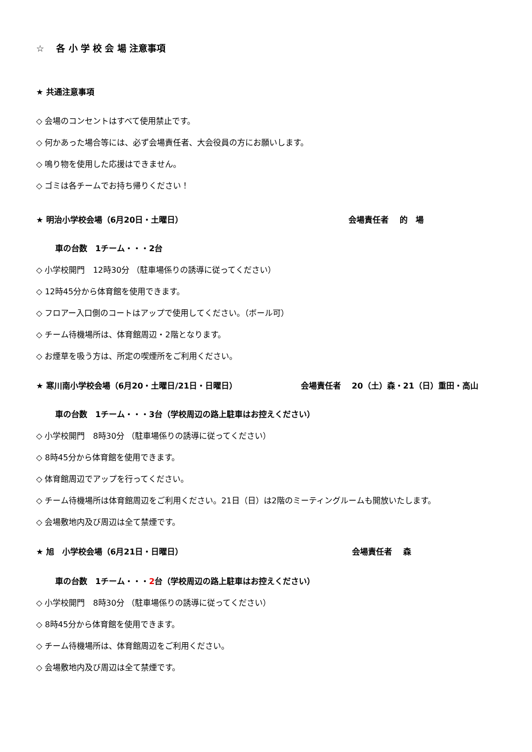☆　 各 小 学 校 会 場 注意事項
★ 共通注意事項
◇ 会場のコンセントはすべて使用禁止です。
◇ 何かあった場合等には、必ず会場責任者、大会役員の方にお願いします。
◇ 鳴り物を使用した応援はできません。
◇ ゴミは各チームでお持ち帰りください！
★ 明治小学校会場（6月20日・土曜日） 会場責任者　 的　場
車の台数　1チーム・・・2台
◇ 小学校開門　12時30分 （駐車場係りの誘導に従ってください）
◇ 12時45分から体育館を使用できます。
◇ フロアー入口側のコートはアップで使用してください。（ボール可）
◇ チーム待機場所は、体育館周辺・2階となります。
◇ お煙草を吸う方は、所定の喫煙所をご利用ください。
★ 寒川南小学校会場（6月20・土曜日/21日・日曜日） 会場責任者　 20（土）森・21（日）重田・高山
車の台数　1チーム・・・3台（学校周辺の路上駐車はお控えください）
◇ 小学校開門　8時30分 （駐車場係りの誘導に従ってください）
◇ 8時45分から体育館を使用できます。
◇ 体育館周辺でアップを行ってください。
◇ チーム待機場所は体育館周辺をご利用ください。21日（日）は2階のミーティングルームも開放いたします。
◇ 会場敷地内及び周辺は全て禁煙です。
★ 旭　小学校会場（6月21日・日曜日） 会場責任者　 森
車の台数　1チーム・・・2台（学校周辺の路上駐車はお控えください）
◇ 小学校開門　8時30分 （駐車場係りの誘導に従ってください）
◇ 8時45分から体育館を使用できます。
◇ チーム待機場所は、体育館周辺をご利用ください。
◇ 会場敷地内及び周辺は全て禁煙です。